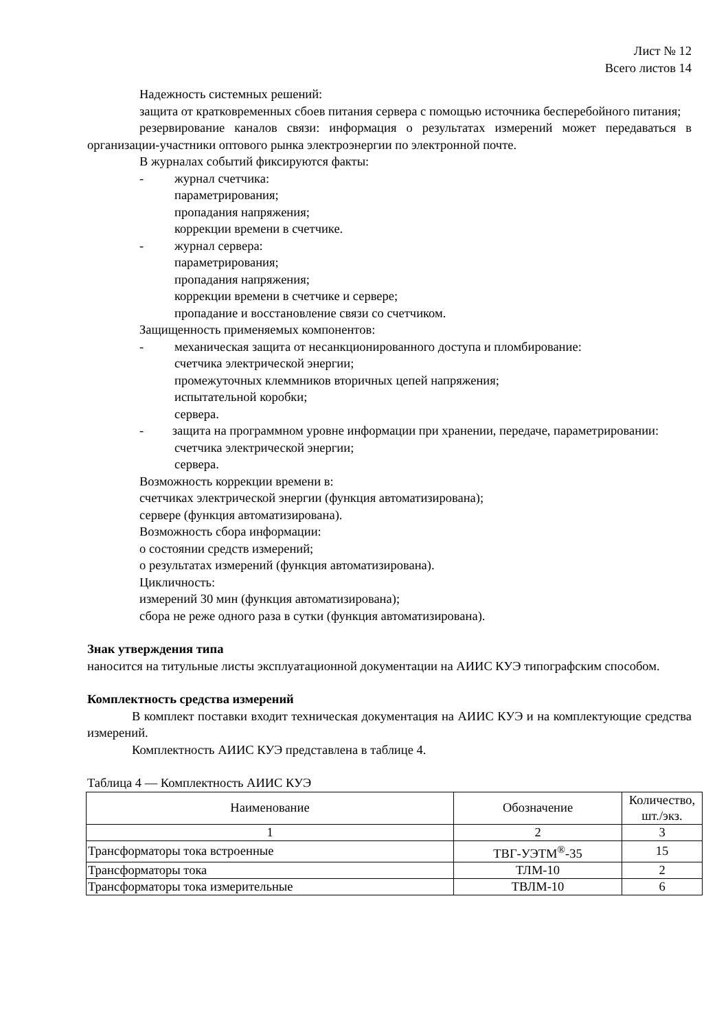Лист № 12
Всего листов 14
Надежность системных решений:
защита от кратковременных сбоев питания сервера с помощью источника бесперебойного питания;
резервирование каналов связи: информация о результатах измерений может передаваться в организации-участники оптового рынка электроэнергии по электронной почте.
В журналах событий фиксируются факты:
- журнал счетчика:
параметрирования;
пропадания напряжения;
коррекции времени в счетчике.
- журнал сервера:
параметрирования;
пропадания напряжения;
коррекции времени в счетчике и сервере;
пропадание и восстановление связи со счетчиком.
Защищенность применяемых компонентов:
- механическая защита от несанкционированного доступа и пломбирование:
счетчика электрической энергии;
промежуточных клеммников вторичных цепей напряжения;
испытательной коробки;
сервера.
- защита на программном уровне информации при хранении, передаче, параметрировании:
счетчика электрической энергии;
сервера.
Возможность коррекции времени в:
счетчиках электрической энергии (функция автоматизирована);
сервере (функция автоматизирована).
Возможность сбора информации:
о состоянии средств измерений;
о результатах измерений (функция автоматизирована).
Цикличность:
измерений 30 мин (функция автоматизирована);
сбора не реже одного раза в сутки (функция автоматизирована).
Знак утверждения типа
наносится на титульные листы эксплуатационной документации на АИИС КУЭ типографским способом.
Комплектность средства измерений
В комплект поставки входит техническая документация на АИИС КУЭ и на комплектующие средства измерений.
Комплектность АИИС КУЭ представлена в таблице 4.
Таблица 4 — Комплектность АИИС КУЭ
| Наименование | Обозначение | Количество, шт./экз. |
| --- | --- | --- |
| 1 | 2 | 3 |
| Трансформаторы тока встроенные | ТВГ-УЭТМ<sup>®</sup>-35 | 15 |
| Трансформаторы тока | ТЛМ-10 | 2 |
| Трансформаторы тока измерительные | ТВЛМ-10 | 6 |